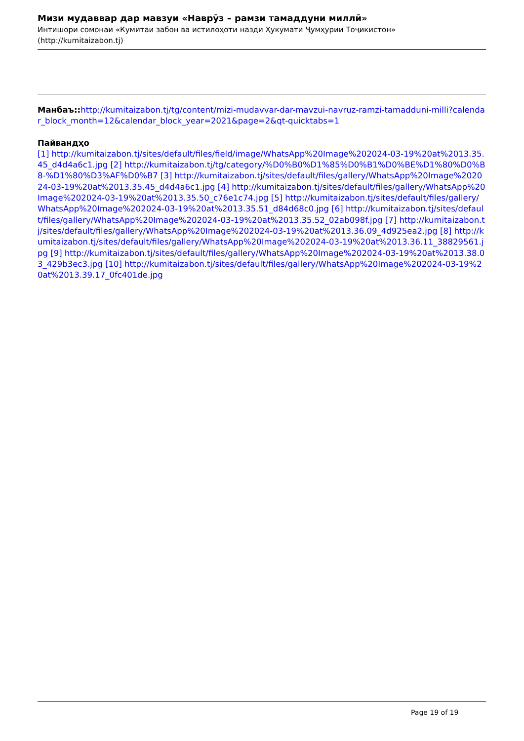Мизи мудаввар дар мавзуи «Наврӯз – рамзи тамаддуни миллӣ»
Интишори сомонаи «Кумитаи забон ва истилоҳоти назди Ҳукумати Ҷумҳурии Тоҷикистон»
(http://kumitaizabon.tj)
Манбаъ:: http://kumitaizabon.tj/tg/content/mizi-mudavvar-dar-mavzui-navruz-ramzi-tamadduni-milli?calendar_block_month=12&calendar_block_year=2021&page=2&qt-quicktabs=1
Пайвандҳо
[1] http://kumitaizabon.tj/sites/default/files/field/image/WhatsApp%20Image%202024-03-19%20at%2013.35.45_d4d4a6c1.jpg [2] http://kumitaizabon.tj/tg/category/%D0%B0%D1%85%D0%B1%D0%BE%D1%80%D0%B8-%D1%80%D3%AF%D0%B7 [3] http://kumitaizabon.tj/sites/default/files/gallery/WhatsApp%20Image%202024-03-19%20at%2013.35.45_d4d4a6c1.jpg [4] http://kumitaizabon.tj/sites/default/files/gallery/WhatsApp%20Image%202024-03-19%20at%2013.35.50_c76e1c74.jpg [5] http://kumitaizabon.tj/sites/default/files/gallery/WhatsApp%20Image%202024-03-19%20at%2013.35.51_d84d68c0.jpg [6] http://kumitaizabon.tj/sites/default/files/gallery/WhatsApp%20Image%202024-03-19%20at%2013.35.52_02ab098f.jpg [7] http://kumitaizabon.tj/sites/default/files/gallery/WhatsApp%20Image%202024-03-19%20at%2013.36.09_4d925ea2.jpg [8] http://kumitaizabon.tj/sites/default/files/gallery/WhatsApp%20Image%202024-03-19%20at%2013.36.11_38829561.jpg [9] http://kumitaizabon.tj/sites/default/files/gallery/WhatsApp%20Image%202024-03-19%20at%2013.38.03_429b3ec3.jpg [10] http://kumitaizabon.tj/sites/default/files/gallery/WhatsApp%20Image%202024-03-19%20at%2013.39.17_0fc401de.jpg
Page 19 of 19